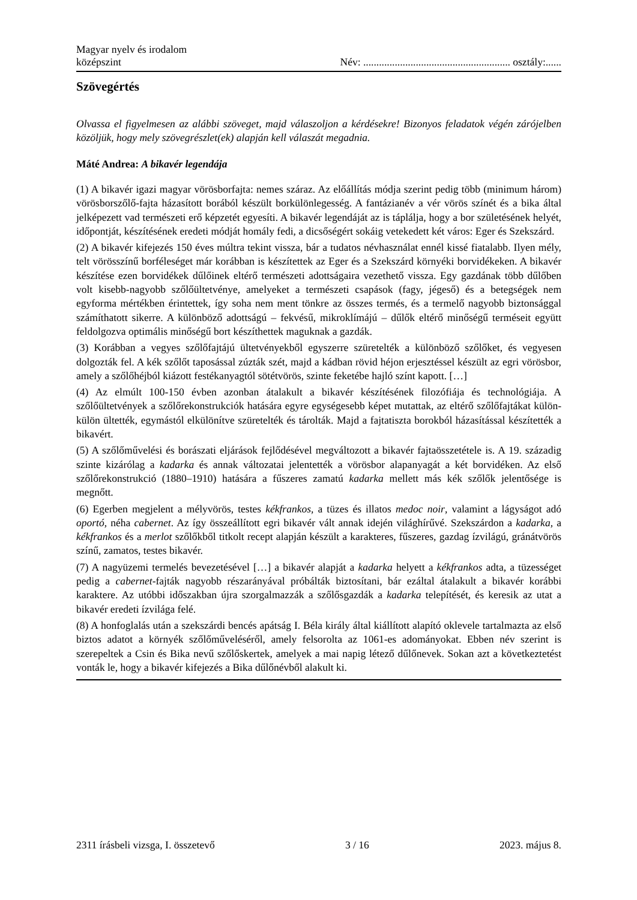Magyar nyelv és irodalom
középszint
Név: ........................................................ osztály:......
Szövegértés
Olvassa el figyelmesen az alábbi szöveget, majd válaszoljon a kérdésekre! Bizonyos feladatok végén zárójelben közöljük, hogy mely szövegrészlet(ek) alapján kell válaszát megadnia.
Máté Andrea: A bikavér legendája
(1) A bikavér igazi magyar vörösborfajta: nemes száraz. Az előállítás módja szerint pedig több (minimum három) vörösborszőlő-fajta házasított borából készült borkülönlegesség. A fantázianév a vér vörös színét és a bika által jelképezett vad természeti erő képzetét egyesíti. A bikavér legendáját az is táplálja, hogy a bor születésének helyét, időpontját, készítésének eredeti módját homály fedi, a dicsőségért sokáig vetekedett két város: Eger és Szekszárd.
(2) A bikavér kifejezés 150 éves múltra tekint vissza, bár a tudatos névhasználat ennél kissé fiatalabb. Ilyen mély, telt vörösszínű borféleséget már korábban is készítettek az Eger és a Szekszárd környéki borvidékeken. A bikavér készítése ezen borvidékek dűlőinek eltérő természeti adottságaira vezethető vissza. Egy gazdának több dűlőben volt kisebb-nagyobb szőlőültetvénye, amelyeket a természeti csapások (fagy, jégeső) és a betegségek nem egyforma mértékben érintettek, így soha nem ment tönkre az összes termés, és a termelő nagyobb biztonsággal számíthatott sikerre. A különböző adottságú – fekvésű, mikroklímájú – dűlők eltérő minőségű terméseit együtt feldolgozva optimális minőségű bort készíthettek maguknak a gazdák.
(3) Korábban a vegyes szőlőfajtájú ültetvényekből egyszerre szüretelték a különböző szőlőket, és vegyesen dolgozták fel. A kék szőlőt taposással zúzták szét, majd a kádban rövid héjon erjesztéssel készült az egri vörösbor, amely a szőlőhéjból kiázott festékanyagtól sötétvörös, szinte feketébe hajló színt kapott. […]
(4) Az elmúlt 100-150 évben azonban átalakult a bikavér készítésének filozófiája és technológiája. A szőlőültetvények a szőlőrekonstrukciók hatására egyre egységesebb képet mutattak, az eltérő szőlőfajtákat külön-külön ültették, egymástól elkülönítve szüretelték és tárolták. Majd a fajtatiszta borokból házasítással készítették a bikavért.
(5) A szőlőművelési és borászati eljárások fejlődésével megváltozott a bikavér fajtaösszetétele is. A 19. századig szinte kizárólag a kadarka és annak változatai jelentették a vörösbor alapanyagát a két borvidéken. Az első szőlőrekonstrukció (1880–1910) hatására a fűszeres zamatú kadarka mellett más kék szőlők jelentősége is megnőtt.
(6) Egerben megjelent a mélyvörös, testes kékfrankos, a tüzes és illatos medoc noir, valamint a lágyságot adó oportó, néha cabernet. Az így összeállított egri bikavér vált annak idején világhírűvé. Szekszárdon a kadarka, a kékfrankos és a merlot szőlőkből titkolt recept alapján készült a karakteres, fűszeres, gazdag ízvilágú, gránátvörös színű, zamatos, testes bikavér.
(7) A nagyüzemi termelés bevezetésével […] a bikavér alapját a kadarka helyett a kékfrankos adta, a tüzességet pedig a cabernet-fajták nagyobb részarányával próbálták biztosítani, bár ezáltal átalakult a bikavér korábbi karaktere. Az utóbbi időszakban újra szorgalmazzák a szőlősgazdák a kadarka telepítését, és keresik az utat a bikavér eredeti ízvilága felé.
(8) A honfoglalás után a szekszárdi bencés apátság I. Béla király által kiállított alapító oklevele tartalmazta az első biztos adatot a környék szőlőműveléséről, amely felsorolta az 1061-es adományokat. Ebben név szerint is szerepeltek a Csin és Bika nevű szőlőskertek, amelyek a mai napig létező dűlőnevek. Sokan azt a következtetést vonták le, hogy a bikavér kifejezés a Bika dűlőnévből alakult ki.
2311 írásbeli vizsga, I. összetevő 3 / 16 2023. május 8.